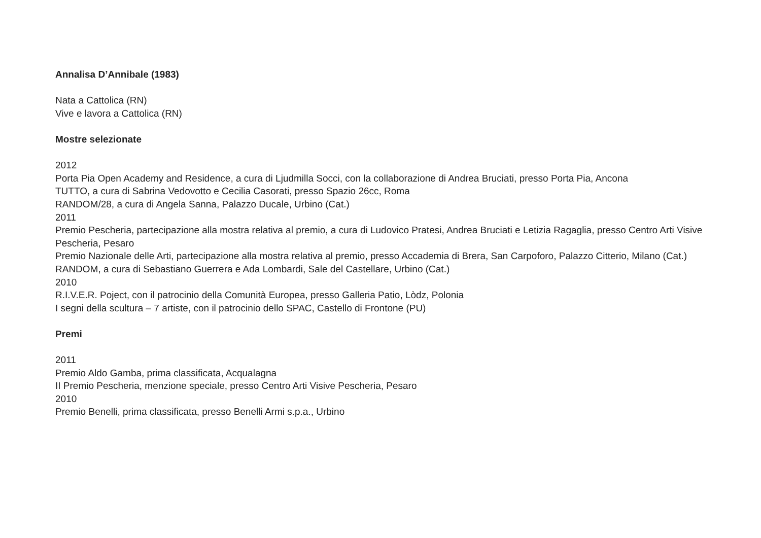Annalisa D’Annibale (1983)
Nata a Cattolica (RN)
Vive e lavora a Cattolica (RN)
Mostre selezionate
2012
Porta Pia Open Academy and Residence, a cura di Ljudmilla Socci, con la collaborazione di Andrea Bruciati, presso Porta Pia, Ancona
TUTTO, a cura di Sabrina Vedovotto e Cecilia Casorati, presso Spazio 26cc, Roma
RANDOM/28, a cura di Angela Sanna, Palazzo Ducale, Urbino (Cat.)
2011
Premio Pescheria, partecipazione alla mostra relativa al premio, a cura di Ludovico Pratesi, Andrea Bruciati e Letizia Ragaglia, presso Centro Arti Visive Pescheria, Pesaro
Premio Nazionale delle Arti, partecipazione alla mostra relativa al premio, presso Accademia di Brera, San Carpoforo, Palazzo Citterio, Milano (Cat.)
RANDOM, a cura di Sebastiano Guerrera e Ada Lombardi, Sale del Castellare, Urbino (Cat.)
2010
R.I.V.E.R. Poject, con il patrocinio della Comunità Europea, presso Galleria Patio, Lòdz, Polonia
I segni della scultura – 7 artiste, con il patrocinio dello SPAC, Castello di Frontone (PU)
Premi
2011
Premio Aldo Gamba, prima classificata, Acqualagna
II Premio Pescheria, menzione speciale, presso Centro Arti Visive Pescheria, Pesaro
2010
Premio Benelli, prima classificata, presso Benelli Armi s.p.a., Urbino